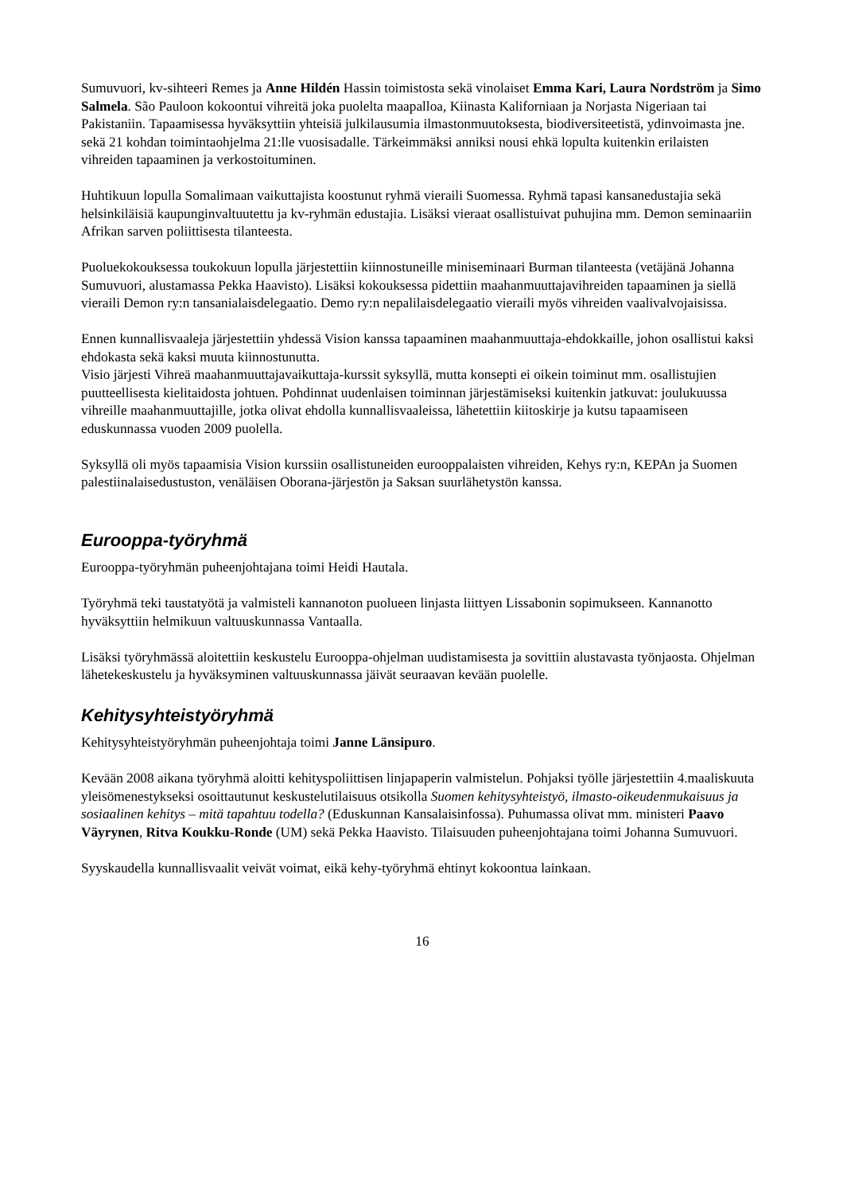Sumuvuori, kv-sihteeri Remes ja Anne Hildén Hassin toimistosta sekä vinolaiset Emma Kari, Laura Nordström ja Simo Salmela. São Pauloon kokoontui vihreitä joka puolelta maapalloa, Kiinasta Kaliforniaan ja Norjasta Nigeriaan tai Pakistaniin. Tapaamisessa hyväksyttiin yhteisiä julkilausumia ilmastonmuutoksesta, biodiversiteetistä, ydinvoimasta jne. sekä 21 kohdan toimintaohjelma 21:lle vuosisadalle. Tärkeimmäksi anniksi nousi ehkä lopulta kuitenkin erilaisten vihreiden tapaaminen ja verkostoituminen.
Huhtikuun lopulla Somalimaan vaikuttajista koostunut ryhmä vieraili Suomessa. Ryhmä tapasi kansanedustajia sekä helsinkiläisiä kaupunginvaltuutettu ja kv-ryhmän edustajia. Lisäksi vieraat osallistuivat puhujina mm. Demon seminaariin Afrikan sarven poliittisesta tilanteesta.
Puoluekokouksessa toukokuun lopulla järjestettiin kiinnostuneille miniseminaari Burman tilanteesta (vetäjänä Johanna Sumuvuori, alustamassa Pekka Haavisto). Lisäksi kokouksessa pidettiin maahanmuuttajavihreiden tapaaminen ja siellä vieraili Demon ry:n tansanialaisdelegaatio. Demo ry:n nepalilaisdelegaatio vieraili myös vihreiden vaalivalvojaisissa.
Ennen kunnallisvaaleja järjestettiin yhdessä Vision kanssa tapaaminen maahanmuuttaja-ehdokkaille, johon osallistui kaksi ehdokasta sekä kaksi muuta kiinnostunutta.
Visio järjesti Vihreä maahanmuuttajavaikuttaja-kurssit syksyllä, mutta konsepti ei oikein toiminut mm. osallistujien puutteellisesta kielitaidosta johtuen. Pohdinnat uudenlaisen toiminnan järjestämiseksi kuitenkin jatkuvat: joulukuussa vihreille maahanmuuttajille, jotka olivat ehdolla kunnallisvaaleissa, lähetettiin kiitoskirje ja kutsu tapaamiseen eduskunnassa vuoden 2009 puolella.
Syksyllä oli myös tapaamisia Vision kurssiin osallistuneiden eurooppalaisten vihreiden, Kehys ry:n, KEPAn ja Suomen palestiinalaisedustuston, venäläisen Oborana-järjestön ja Saksan suurlähetystön kanssa.
Eurooppa-työryhmä
Eurooppa-työryhmän puheenjohtajana toimi Heidi Hautala.
Työryhmä teki taustatyötä ja valmisteli kannanoton puolueen linjasta liittyen Lissabonin sopimukseen. Kannanotto hyväksyttiin helmikuun valtuuskunnassa Vantaalla.
Lisäksi työryhmässä aloitettiin keskustelu Eurooppa-ohjelman uudistamisesta ja sovittiin alustavasta työnjaosta. Ohjelman lähetekeskustelu ja hyväksyminen valtuuskunnassa jäivät seuraavan kevään puolelle.
Kehitysyhteistyöryhmä
Kehitysyhteistyöryhmän puheenjohtaja toimi Janne Länsipuro.
Kevään 2008 aikana työryhmä aloitti kehityspoliittisen linjapaperin valmistelun. Pohjaksi työlle järjestettiin 4.maaliskuuta yleisömenestykseksi osoittautunut keskustelutilaisuus otsikolla Suomen kehitysyhteistyö, ilmasto-oikeudenmukaisuus ja sosiaalinen kehitys – mitä tapahtuu todella? (Eduskunnan Kansalaisinfossa). Puhumassa olivat mm. ministeri Paavo Väyrynen, Ritva Koukku-Ronde (UM) sekä Pekka Haavisto. Tilaisuuden puheenjohtajana toimi Johanna Sumuvuori.
Syyskaudella kunnallisvaalit veivät voimat, eikä kehy-työryhmä ehtinyt kokoontua lainkaan.
16